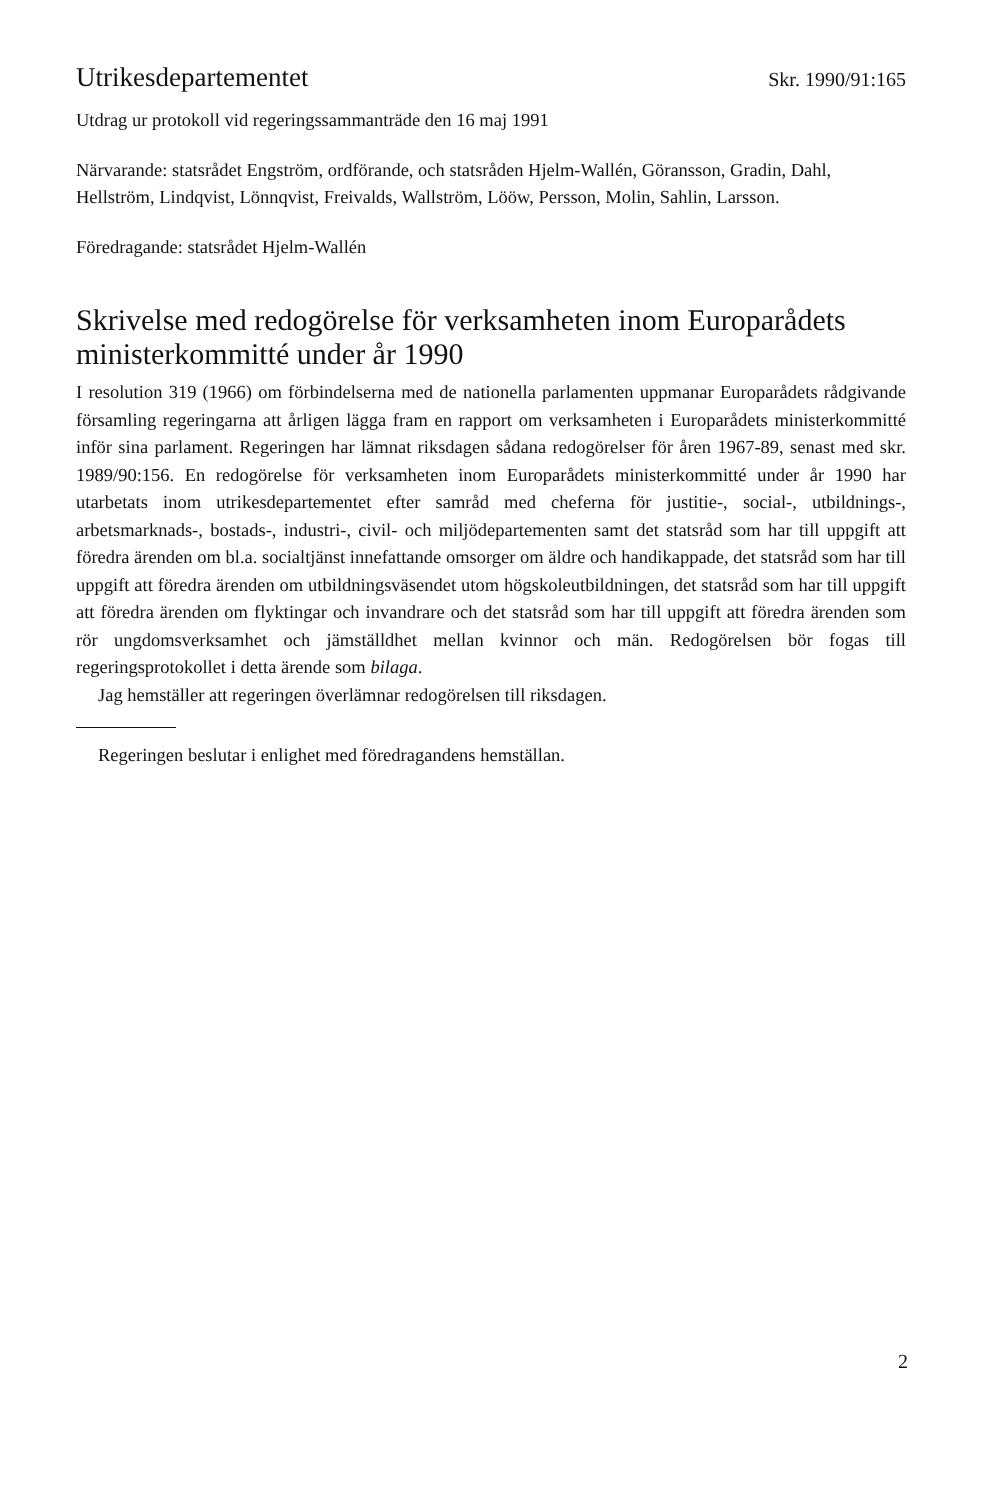Utrikesdepartementet Skr. 1990/91:165
Utdrag ur protokoll vid regeringssammanträde den 16 maj 1991
Närvarande: statsrådet Engström, ordförande, och statsråden Hjelm-Wallén, Göransson, Gradin, Dahl, Hellström, Lindqvist, Lönnqvist, Freivalds, Wallström, Lööw, Persson, Molin, Sahlin, Larsson.
Föredragande: statsrådet Hjelm-Wallén
Skrivelse med redogörelse för verksamheten inom Europarådets ministerkommitté under år 1990
I resolution 319 (1966) om förbindelserna med de nationella parlamenten uppmanar Europarådets rådgivande församling regeringarna att årligen lägga fram en rapport om verksamheten i Europarådets ministerkommitté inför sina parlament. Regeringen har lämnat riksdagen sådana redogörelser för åren 1967-89, senast med skr. 1989/90:156. En redogörelse för verksamheten inom Europarådets ministerkommitté under år 1990 har utarbetats inom utrikesdepartementet efter samråd med cheferna för justitie-, social-, utbildnings-, arbetsmarknads-, bostads-, industri-, civil- och miljödepartementen samt det statsråd som har till uppgift att föredra ärenden om bl.a. socialtjänst innefattande omsorger om äldre och handikappade, det statsråd som har till uppgift att föredra ärenden om utbildningsväsendet utom högskoleutbildningen, det statsråd som har till uppgift att föredra ärenden om flyktingar och invandrare och det statsråd som har till uppgift att föredra ärenden som rör ungdomsverksamhet och jämställdhet mellan kvinnor och män. Redogörelsen bör fogas till regeringsprotokollet i detta ärende som bilaga.
Jag hemställer att regeringen överlämnar redogörelsen till riksdagen.
Regeringen beslutar i enlighet med föredragandens hemställan.
2